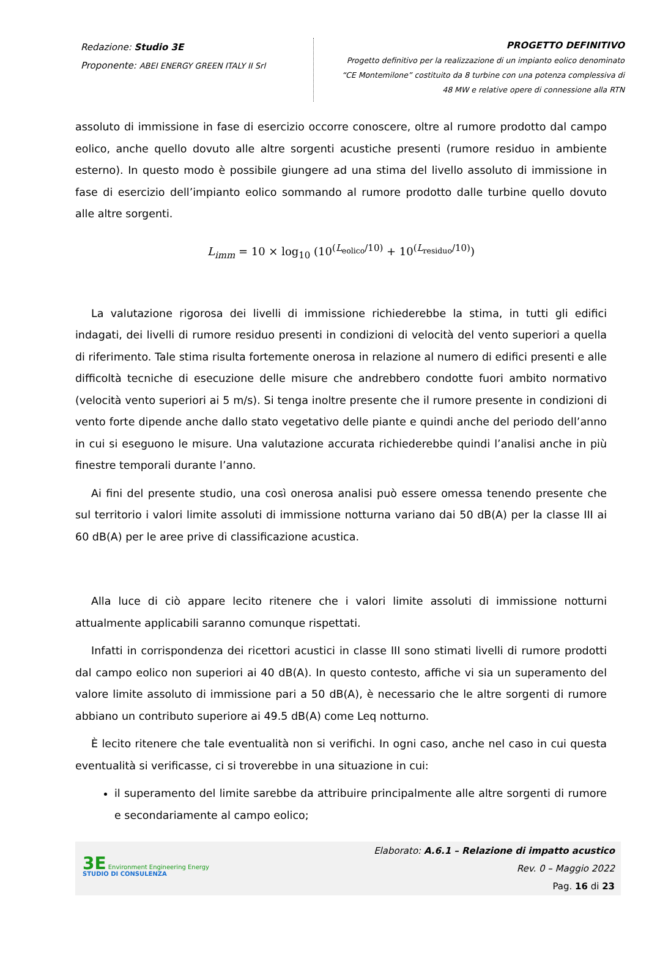Redazione: Studio 3E
Proponente: ABEI ENERGY GREEN ITALY II Srl
PROGETTO DEFINITIVO
Progetto definitivo per la realizzazione di un impianto eolico denominato
“CE Montemilone” costituito da 8 turbine con una potenza complessiva di
48 MW e relative opere di connessione alla RTN
assoluto di immissione in fase di esercizio occorre conoscere, oltre al rumore prodotto dal campo eolico, anche quello dovuto alle altre sorgenti acustiche presenti (rumore residuo in ambiente esterno). In questo modo è possibile giungere ad una stima del livello assoluto di immissione in fase di esercizio dell’impianto eolico sommando al rumore prodotto dalle turbine quello dovuto alle altre sorgenti.
L<sub>imm</sub> = 10 × log<sub>10</sub> (10<sup>(L<sub>eolico</sub>/10)</sup> + 10<sup>(L<sub>residuo</sub>/10)</sup>)
La valutazione rigorosa dei livelli di immissione richiederebbe la stima, in tutti gli edifici indagati, dei livelli di rumore residuo presenti in condizioni di velocità del vento superiori a quella di riferimento. Tale stima risulta fortemente onerosa in relazione al numero di edifici presenti e alle difficoltà tecniche di esecuzione delle misure che andrebbero condotte fuori ambito normativo (velocità vento superiori ai 5 m/s). Si tenga inoltre presente che il rumore presente in condizioni di vento forte dipende anche dallo stato vegetativo delle piante e quindi anche del periodo dell’anno in cui si eseguono le misure. Una valutazione accurata richiederebbe quindi l’analisi anche in più finestre temporali durante l’anno.
Ai fini del presente studio, una così onerosa analisi può essere omessa tenendo presente che sul territorio i valori limite assoluti di immissione notturna variano dai 50 dB(A) per la classe III ai 60 dB(A) per le aree prive di classificazione acustica.
Alla luce di ciò appare lecito ritenere che i valori limite assoluti di immissione notturni attualmente applicabili saranno comunque rispettati.
Infatti in corrispondenza dei ricettori acustici in classe III sono stimati livelli di rumore prodotti dal campo eolico non superiori ai 40 dB(A). In questo contesto, affiche vi sia un superamento del valore limite assoluto di immissione pari a 50 dB(A), è necessario che le altre sorgenti di rumore abbiano un contributo superiore ai 49.5 dB(A) come Leq notturno.
È lecito ritenere che tale eventualità non si verifichi. In ogni caso, anche nel caso in cui questa eventualità si verificasse, ci si troverebbe in una situazione in cui:
il superamento del limite sarebbe da attribuire principalmente alle altre sorgenti di rumore e secondariamente al campo eolico;
3E Environment Engineering Energy
STUDIO DI CONSULENZA
Elaborato: A.6.1 – Relazione di impatto acustico
Rev. 0 – Maggio 2022
Pag. 16 di 23